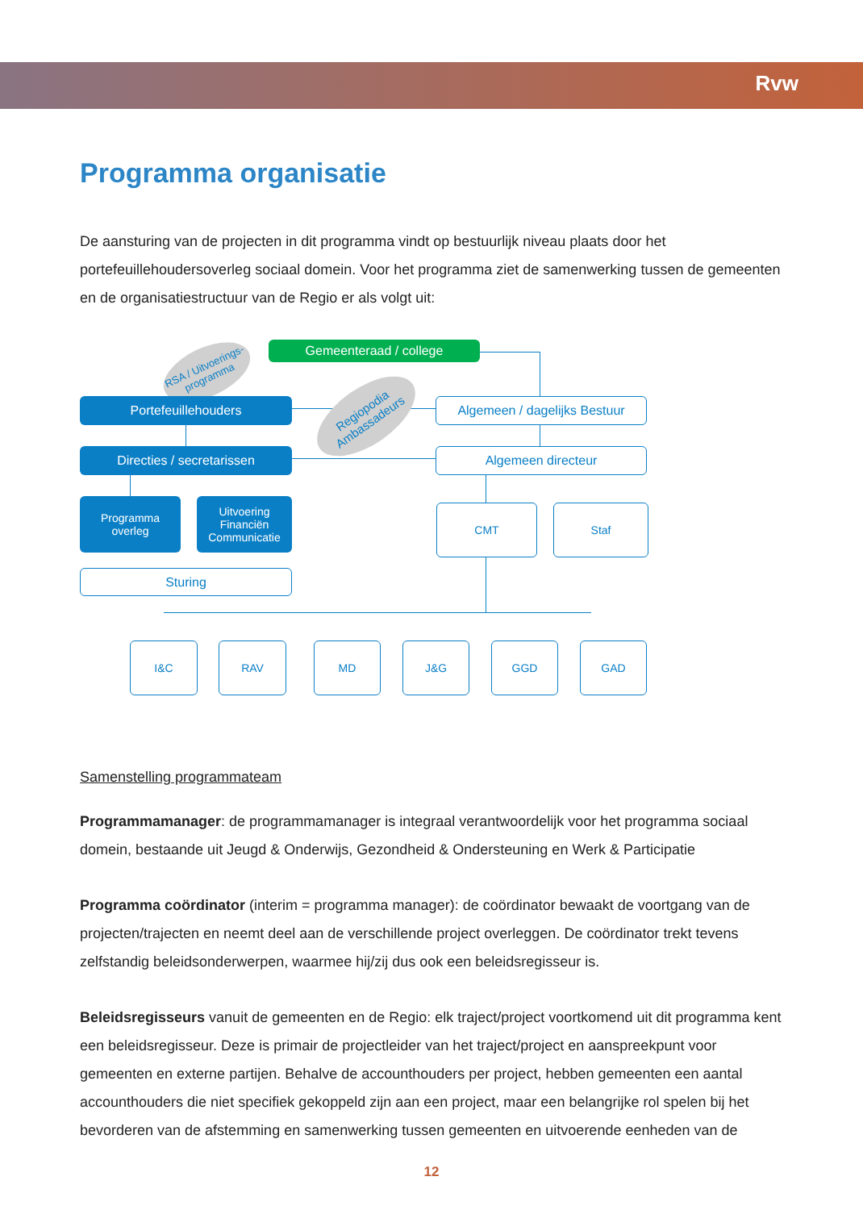Rvw
Programma organisatie
De aansturing van de projecten in dit programma vindt op bestuurlijk niveau plaats door het portefeuillehoudersoverleg sociaal domein. Voor het programma ziet de samenwerking tussen de gemeenten en de organisatiestructuur van de Regio er als volgt uit:
RSA / Uitvoerings-
programma
Gemeenteraad / college
Regiopodia
Ambassadeurs
Portefeuillehouders
Algemeen / dagelijks Bestuur
Directies / secretarissen Algemeen directeur
Programma
overleg
Uitvoering
Financiën
Communicatie
CMT Staf
Sturing
I&C RAV MD J&G GGD GAD
Samenstelling programmateam
Programmamanager: de programmamanager is integraal verantwoordelijk voor het programma sociaal domein, bestaande uit Jeugd & Onderwijs, Gezondheid & Ondersteuning en Werk & Participatie
Programma coördinator (interim = programma manager): de coördinator bewaakt de voortgang van de projecten/trajecten en neemt deel aan de verschillende project overleggen. De coördinator trekt tevens zelfstandig beleidsonderwerpen, waarmee hij/zij dus ook een beleidsregisseur is.
Beleidsregisseurs vanuit de gemeenten en de Regio: elk traject/project voortkomend uit dit programma kent een beleidsregisseur. Deze is primair de projectleider van het traject/project en aanspreekpunt voor gemeenten en externe partijen. Behalve de accounthouders per project, hebben gemeenten een aantal accounthouders die niet specifiek gekoppeld zijn aan een project, maar een belangrijke rol spelen bij het bevorderen van de afstemming en samenwerking tussen gemeenten en uitvoerende eenheden van de
12